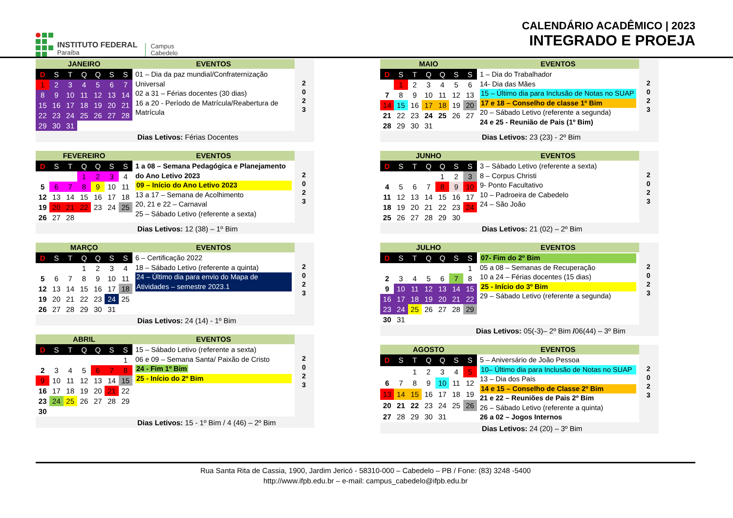INSTITUTO FEDERAL
Paraíba
Campus
Cabedelo
CALENDÁRIO ACADÊMICO | 2023
INTEGRADO E PROEJA
JANEIRO EVENTOS
| D | S | T | Q | Q | S | S |
| --- | --- | --- | --- | --- | --- | --- |
| 1 | 2 | 3 | 4 | 5 | 6 | 7 |
| 8 | 9 | 10 | 11 | 12 | 13 | 14 |
| 15 | 16 | 17 | 18 | 19 | 20 | 21 |
| 22 | 23 | 24 | 25 | 26 | 27 | 28 |
| 29 | 30 | 31 | | | | |
01 – Dia da paz mundial/Confraternização Universal
02 a 31 – Férias docentes (30 dias)
16 a 20 - Período de Matrícula/Reabertura de Matrícula
2
0
2
3
Dias Letivos: Férias Docentes
FEVEREIRO EVENTOS
| D | S | T | Q | Q | S | S |
| --- | --- | --- | --- | --- | --- | --- |
| | | | 1 | 2 | 3 | 4 |
| 5 | 6 | 7 | 8 | 9 | 10 | 11 |
| 12 | 13 | 14 | 15 | 16 | 17 | 18 |
| 19 | 20 | 21 | 22 | 23 | 24 | 25 |
| 26 | 27 | 28 | | | | |
1 a 08 – Semana Pedagógica e Planejamento do Ano Letivo 2023
09 – Início do Ano Letivo 2023
13 a 17 – Semana de Acolhimento
20, 21 e 22 – Carnaval
25 – Sábado Letivo (referente a sexta)
2
0
2
3
Dias Letivos: 12 (38) – 1º Bim
MARÇO EVENTOS
| D | S | T | Q | Q | S | S |
| --- | --- | --- | --- | --- | --- | --- |
| | | | 1 | 2 | 3 | 4 |
| 5 | 6 | 7 | 8 | 9 | 10 | 11 |
| 12 | 13 | 14 | 15 | 16 | 17 | 18 |
| 19 | 20 | 21 | 22 | 23 | 24 | 25 |
| 26 | 27 | 28 | 29 | 30 | 31 | |
6 – Certificação 2022
18 – Sábado Letivo (referente a quinta)
24 – Último dia para envio do Mapa de Atividades – semestre 2023.1
2
0
2
3
Dias Letivos: 24 (14) - 1º Bim
ABRIL EVENTOS
| D | S | T | Q | Q | S | S |
| --- | --- | --- | --- | --- | --- | --- |
| | | | | | | 1 |
| 2 | 3 | 4 | 5 | 6 | 7 | 8 |
| 9 | 10 | 11 | 12 | 13 | 14 | 15 |
| 16 | 17 | 18 | 19 | 20 | 21 | 22 |
| 23 | 24 | 25 | 26 | 27 | 28 | 29 |
| 30 | | | | | | |
15 – Sábado Letivo (referente a sexta)
06 e 09 – Semana Santa/ Paixão de Cristo
24 - Fim 1º Bim
25 - Início do 2º Bim
2
0
2
3
Dias Letivos: 15 - 1º Bim / 4 (46) – 2º Bim
MAIO EVENTOS
| D | S | T | Q | Q | S | S |
| --- | --- | --- | --- | --- | --- | --- |
| | 1 | 2 | 3 | 4 | 5 | 6 |
| 7 | 8 | 9 | 10 | 11 | 12 | 13 |
| 14 | 15 | 16 | 17 | 18 | 19 | 20 |
| 21 | 22 | 23 | 24 | 25 | 26 | 27 |
| 28 | 29 | 30 | 31 | | | |
1 – Dia do Trabalhador
14- Dia das Mães
15 – Último dia para Inclusão de Notas no SUAP
17 e 18 – Conselho de classe 1º Bim
20 – Sábado Letivo (referente a segunda)
24 e 25 - Reunião de Pais (1º Bim)
2
0
2
3
Dias Letivos: 23 (23) - 2º Bim
JUNHO EVENTOS
| D | S | T | Q | Q | S | S |
| --- | --- | --- | --- | --- | --- | --- |
| | | | | 1 | 2 | 3 |
| 4 | 5 | 6 | 7 | 8 | 9 | 10 |
| 11 | 12 | 13 | 14 | 15 | 16 | 17 |
| 18 | 19 | 20 | 21 | 22 | 23 | 24 |
| 25 | 26 | 27 | 28 | 29 | 30 | |
3 – Sábado Letivo (referente a sexta)
8 – Corpus Christi
9- Ponto Facultativo
10 – Padroeira de Cabedelo
24 – São João
2
0
2
3
Dias Letivos: 21 (02) – 2º Bim
JULHO EVENTOS
| D | S | T | Q | Q | S | S |
| --- | --- | --- | --- | --- | --- | --- |
| | | | | | | 1 |
| 2 | 3 | 4 | 5 | 6 | 7 | 8 |
| 9 | 10 | 11 | 12 | 13 | 14 | 15 |
| 16 | 17 | 18 | 19 | 20 | 21 | 22 |
| 23 | 24 | 25 | 26 | 27 | 28 | 29 |
| 30 | 31 | | | | | |
07- Fim do 2º Bim
05 a 08 – Semanas de Recuperação
10 a 24 – Férias docentes (15 dias)
25 - Início do 3º Bim
29 – Sábado Letivo (referente a segunda)
2
0
2
3
Dias Letivos: 05(-3)– 2º Bim /06(44) – 3º Bim
AGOSTO EVENTOS
| D | S | T | Q | Q | S | S |
| --- | --- | --- | --- | --- | --- | --- |
| | | 1 | 2 | 3 | 4 | 5 |
| 6 | 7 | 8 | 9 | 10 | 11 | 12 |
| 13 | 14 | 15 | 16 | 17 | 18 | 19 |
| 20 | 21 | 22 | 23 | 24 | 25 | 26 |
| 27 | 28 | 29 | 30 | 31 | | |
5 – Aniversário de João Pessoa
10– Último dia para Inclusão de Notas no SUAP
13 – Dia dos Pais
14 e 15 – Conselho de Classe 2º Bim
21 e 22 – Reuniões de Pais 2º Bim
26 – Sábado Letivo (referente a quinta)
26 a 02 – Jogos Internos
2
0
2
3
Dias Letivos: 24 (20) – 3º Bim
Rua Santa Rita de Cassia, 1900, Jardim Jericó - 58310-000 – Cabedelo – PB / Fone: (83) 3248 -5400
http://www.ifpb.edu.br – e-mail: campus_cabedelo@ifpb.edu.br